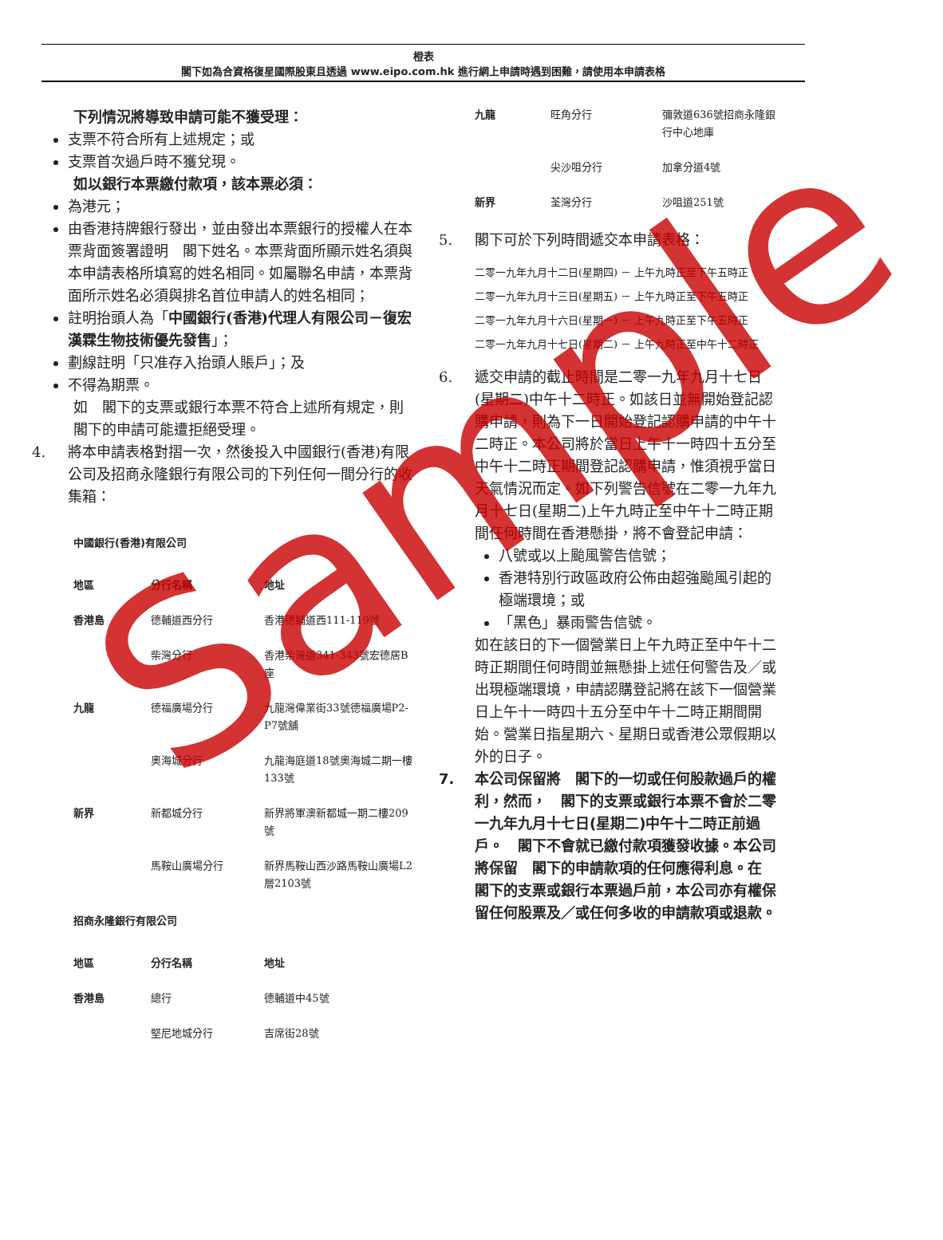橙表
閣下如為合資格復星國際股東且透過 www.eipo.com.hk 進行網上申請時遇到困難，請使用本申請表格
下列情況將導致申請可能不獲受理：
支票不符合所有上述規定；或
支票首次過戶時不獲兌現。
如以銀行本票繳付款項，該本票必須：
為港元；
由香港持牌銀行發出，並由發出本票銀行的授權人在本票背面簽署證明　閣下姓名。本票背面所顯示姓名須與本申請表格所填寫的姓名相同。如屬聯名申請，本票背面所示姓名必須與排名首位申請人的姓名相同；
註明抬頭人為「中國銀行(香港)代理人有限公司－復宏漢霖生物技術優先發售」；
劃線註明「只准存入抬頭人賬戶」；及
不得為期票。
如　閣下的支票或銀行本票不符合上述所有規定，則　閣下的申請可能遭拒絕受理。
4. 將本申請表格對摺一次，然後投入中國銀行(香港)有限公司及招商永隆銀行有限公司的下列任何一間分行的收集箱：
中國銀行(香港)有限公司
| 地區 | 分行名稱 | 地址 |
| --- | --- | --- |
| 香港島 | 德輔道西分行 | 香港德輔道西111-119號 |
| | 柴灣分行 | 香港柴灣道341-343號宏德居B座 |
| 九龍 | 德福廣場分行 | 九龍灣偉業街33號德福廣場P2-P7號舖 |
| | 奧海城分行 | 九龍海庭道18號奧海城二期一樓133號 |
| 新界 | 新都城分行 | 新界將軍澳新都城一期二樓209號 |
| | 馬鞍山廣場分行 | 新界馬鞍山西沙路馬鞍山廣場L2層2103號 |
招商永隆銀行有限公司
| 地區 | 分行名稱 | 地址 |
| --- | --- | --- |
| 香港島 | 總行 | 德輔道中45號 |
| | 堅尼地城分行 | 吉席街28號 |
| 九龍 | 旺角分行 | 彌敦道636號招商永隆銀行中心地庫 |
| | 尖沙咀分行 | 加拿分道4號 |
| 新界 | 荃灣分行 | 沙咀道251號 |
5. 閣下可於下列時間遞交本申請表格：
二零一九年九月十二日(星期四) － 上午九時正至下午五時正
二零一九年九月十三日(星期五) － 上午九時正至下午五時正
二零一九年九月十六日(星期一) － 上午九時正至下午五時正
二零一九年九月十七日(星期二) － 上午九時正至中午十二時正
6. 遞交申請的截止時間是二零一九年九月十七日(星期二)中午十二時正。如該日並無開始登記認購申請，則為下一日開始登記認購申請的中午十二時正。本公司將於當日上午十一時四十五分至中午十二時正期間登記認購申請，惟須視乎當日天氣情況而定。如下列警告信號在二零一九年九月十七日(星期二)上午九時正至中午十二時正期間任何時間在香港懸掛，將不會登記申請：
八號或以上颱風警告信號；
香港特別行政區政府公佈由超強颱風引起的極端環境；或
「黑色」暴雨警告信號。
如在該日的下一個營業日上午九時正至中午十二時正期間任何時間並無懸掛上述任何警告及／或出現極端環境，申請認購登記將在該下一個營業日上午十一時四十五分至中午十二時正期間開始。營業日指星期六、星期日或香港公眾假期以外的日子。
7. 本公司保留將　閣下的一切或任何股款過戶的權利，然而，　閣下的支票或銀行本票不會於二零一九年九月十七日(星期二)中午十二時正前過戶。　閣下不會就已繳付款項獲發收據。本公司將保留　閣下的申請款項的任何應得利息。在　閣下的支票或銀行本票過戶前，本公司亦有權保留任何股票及／或任何多收的申請款項或退款。
Sample